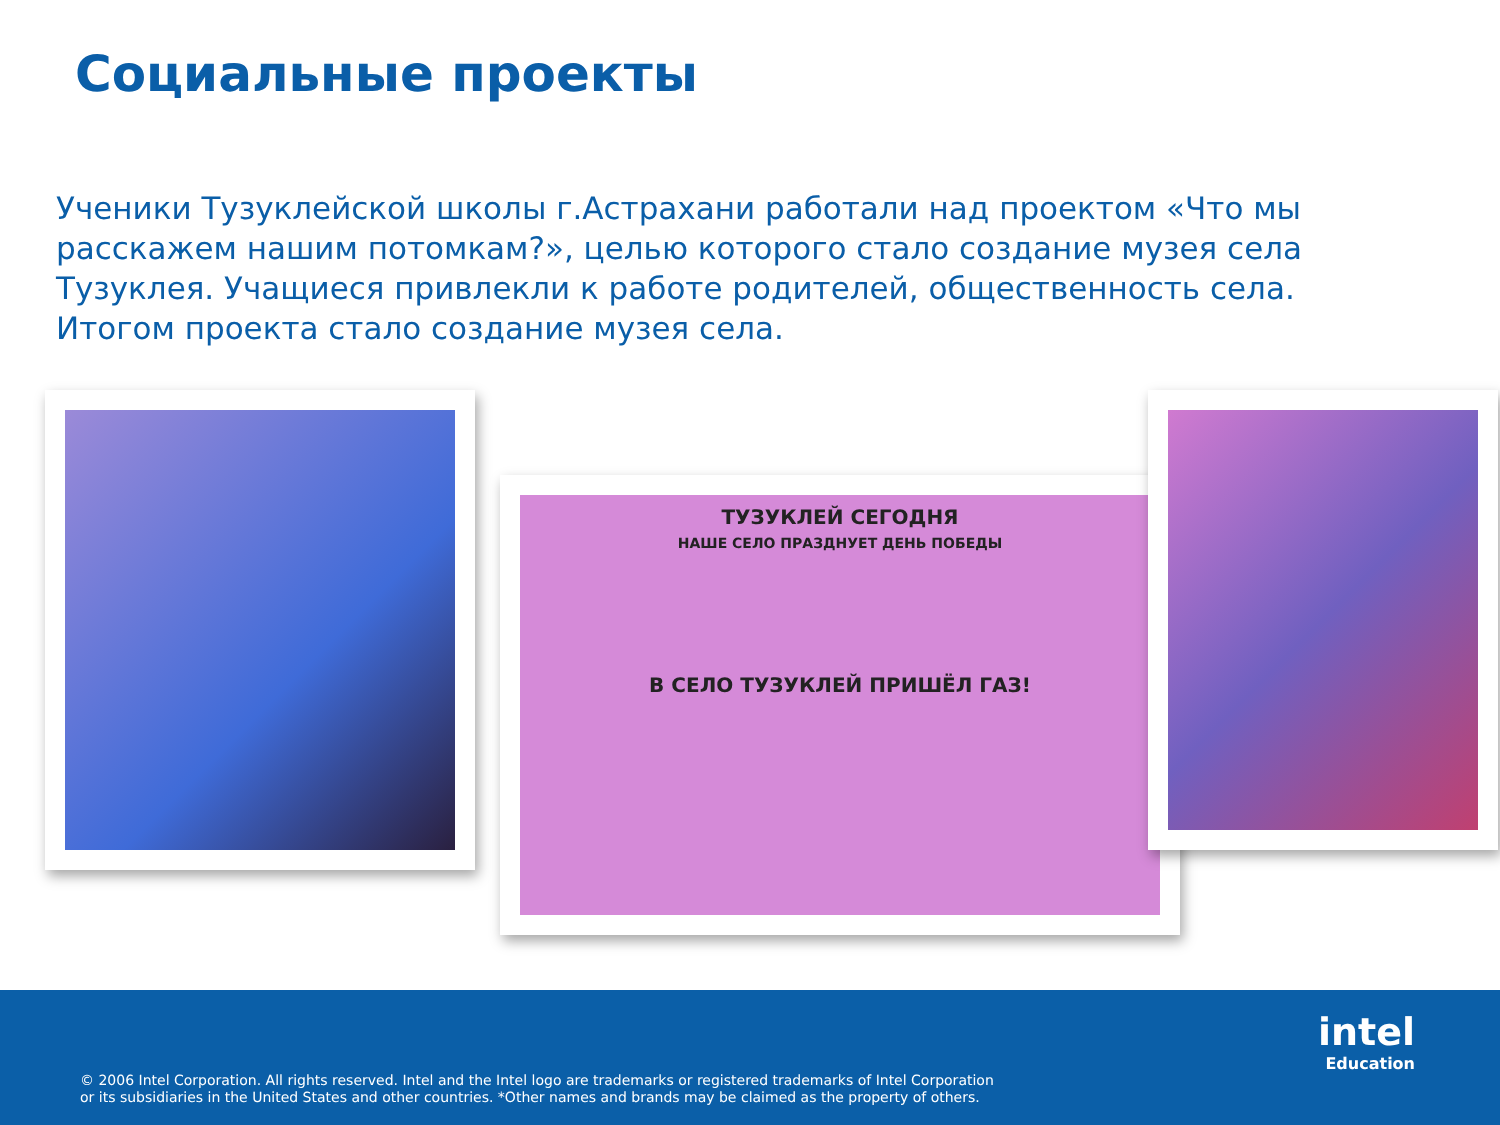Социальные проекты
Ученики Тузуклейской школы г.Астрахани работали над проектом «Что мы расскажем нашим потомкам?», целью которого стало создание музея села Тузуклея. Учащиеся привлекли к работе родителей, общественность села. Итогом проекта стало создание музея села.
ТУЗУКЛЕЙ СЕГОДНЯ
НАШЕ СЕЛО ПРАЗДНУЕТ ДЕНЬ ПОБЕДЫ
В СЕЛО ТУЗУКЛЕЙ ПРИШЁЛ ГАЗ!
intel
Education
© 2006 Intel Corporation. All rights reserved. Intel and the Intel logo are trademarks or registered trademarks of Intel Corporation
or its subsidiaries in the United States and other countries. *Other names and brands may be claimed as the property of others.